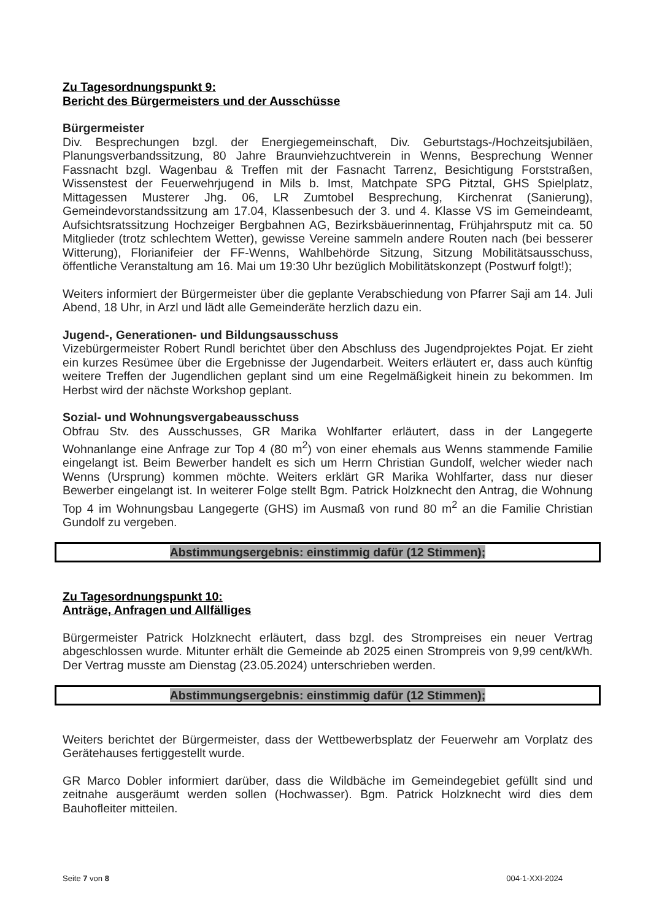Zu Tagesordnungspunkt 9:
Bericht des Bürgermeisters und der Ausschüsse
Bürgermeister
Div. Besprechungen bzgl. der Energiegemeinschaft, Div. Geburtstags-/Hochzeitsjubiläen, Planungsverbandssitzung, 80 Jahre Braunviehzuchtverein in Wenns, Besprechung Wenner Fassnacht bzgl. Wagenbau & Treffen mit der Fasnacht Tarrenz, Besichtigung Forststraßen, Wissenstest der Feuerwehrjugend in Mils b. Imst, Matchpate SPG Pitztal, GHS Spielplatz, Mittagessen Musterer Jhg. 06, LR Zumtobel Besprechung, Kirchenrat (Sanierung), Gemeindevorstandssitzung am 17.04, Klassenbesuch der 3. und 4. Klasse VS im Gemeindeamt, Aufsichtsratssitzung Hochzeiger Bergbahnen AG, Bezirksbäuerinnentag, Frühjahrsputz mit ca. 50 Mitglieder (trotz schlechtem Wetter), gewisse Vereine sammeln andere Routen nach (bei besserer Witterung), Florianifeier der FF-Wenns, Wahlbehörde Sitzung, Sitzung Mobilitätsausschuss, öffentliche Veranstaltung am 16. Mai um 19:30 Uhr bezüglich Mobilitätskonzept (Postwurf folgt!);
Weiters informiert der Bürgermeister über die geplante Verabschiedung von Pfarrer Saji am 14. Juli Abend, 18 Uhr, in Arzl und lädt alle Gemeinderäte herzlich dazu ein.
Jugend-, Generationen- und Bildungsausschuss
Vizebürgermeister Robert Rundl berichtet über den Abschluss des Jugendprojektes Pojat. Er zieht ein kurzes Resümee über die Ergebnisse der Jugendarbeit. Weiters erläutert er, dass auch künftig weitere Treffen der Jugendlichen geplant sind um eine Regelmäßigkeit hinein zu bekommen. Im Herbst wird der nächste Workshop geplant.
Sozial- und Wohnungsvergabeausschuss
Obfrau Stv. des Ausschusses, GR Marika Wohlfarter erläutert, dass in der Langegerte Wohnanlange eine Anfrage zur Top 4 (80 m<sup>2</sup>) von einer ehemals aus Wenns stammende Familie eingelangt ist. Beim Bewerber handelt es sich um Herrn Christian Gundolf, welcher wieder nach Wenns (Ursprung) kommen möchte. Weiters erklärt GR Marika Wohlfarter, dass nur dieser Bewerber eingelangt ist. In weiterer Folge stellt Bgm. Patrick Holzknecht den Antrag, die Wohnung Top 4 im Wohnungsbau Langegerte (GHS) im Ausmaß von rund 80 m<sup>2</sup> an die Familie Christian Gundolf zu vergeben.
Abstimmungsergebnis: einstimmig dafür (12 Stimmen);
Zu Tagesordnungspunkt 10:
Anträge, Anfragen und Allfälliges
Bürgermeister Patrick Holzknecht erläutert, dass bzgl. des Strompreises ein neuer Vertrag abgeschlossen wurde. Mitunter erhält die Gemeinde ab 2025 einen Strompreis von 9,99 cent/kWh. Der Vertrag musste am Dienstag (23.05.2024) unterschrieben werden.
Abstimmungsergebnis: einstimmig dafür (12 Stimmen);
Weiters berichtet der Bürgermeister, dass der Wettbewerbsplatz der Feuerwehr am Vorplatz des Gerätehauses fertiggestellt wurde.
GR Marco Dobler informiert darüber, dass die Wildbäche im Gemeindegebiet gefüllt sind und zeitnahe ausgeräumt werden sollen (Hochwasser). Bgm. Patrick Holzknecht wird dies dem Bauhofleiter mitteilen.
Seite 7 von 8 004-1-XXI-2024